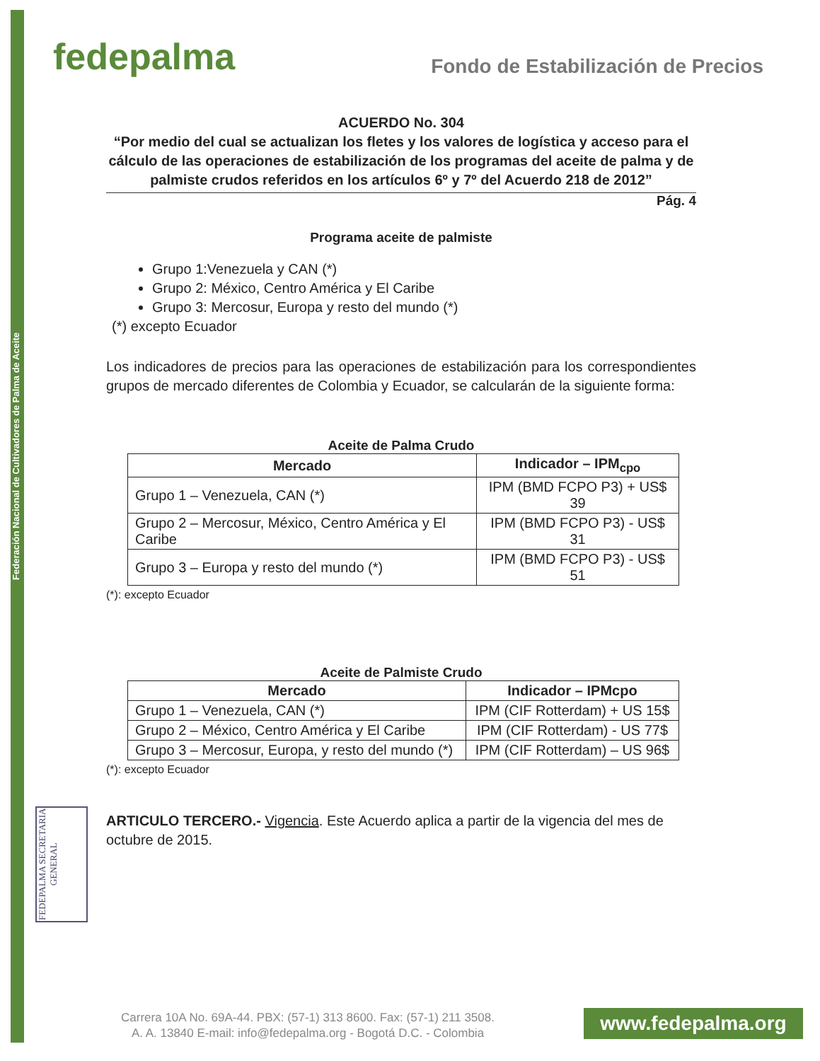Federación Nacional de Cultivadores de Palma de Aceite
fedepalma
Fondo de Estabilización de Precios
ACUERDO No. 304
“Por medio del cual se actualizan los fletes y los valores de logística y acceso para el cálculo de las operaciones de estabilización de los programas del aceite de palma y de palmiste crudos referidos en los artículos 6º y 7º del Acuerdo 218 de 2012”
Pág. 4
Programa aceite de palmiste
Grupo 1:Venezuela y CAN (*)
Grupo 2: México, Centro América y El Caribe
Grupo 3: Mercosur, Europa y resto del mundo (*)
(*) excepto Ecuador
Los indicadores de precios para las operaciones de estabilización para los correspondientes grupos de mercado diferentes de Colombia y Ecuador, se calcularán de la siguiente forma:
Aceite de Palma Crudo
| Mercado | Indicador – IPM<sub>cpo</sub> |
| --- | --- |
| Grupo 1 – Venezuela, CAN (*) | IPM (BMD FCPO P3) + US$ 39 |
| Grupo 2 – Mercosur, México, Centro América y El Caribe | IPM (BMD FCPO P3) - US$ 31 |
| Grupo 3 – Europa y resto del mundo (*) | IPM (BMD FCPO P3) - US$ 51 |
(*): excepto Ecuador
Aceite de Palmiste Crudo
| Mercado | Indicador – IPMcpo |
| --- | --- |
| Grupo 1 – Venezuela, CAN (*) | IPM (CIF Rotterdam) + US 15$ |
| Grupo 2 – México, Centro América y El Caribe | IPM (CIF Rotterdam) - US 77$ |
| Grupo 3 – Mercosur, Europa, y resto del mundo (*) | IPM (CIF Rotterdam) – US 96$ |
(*): excepto Ecuador
ARTICULO TERCERO.- Vigencia. Este Acuerdo aplica a partir de la vigencia del mes de octubre de 2015.
FEDEPALMA SECRETARIA GENERAL
Carrera 10A No. 69A-44. PBX: (57-1) 313 8600. Fax: (57-1) 211 3508.
A. A. 13840 E-mail: info@fedepalma.org - Bogotá D.C. - Colombia
www.fedepalma.org